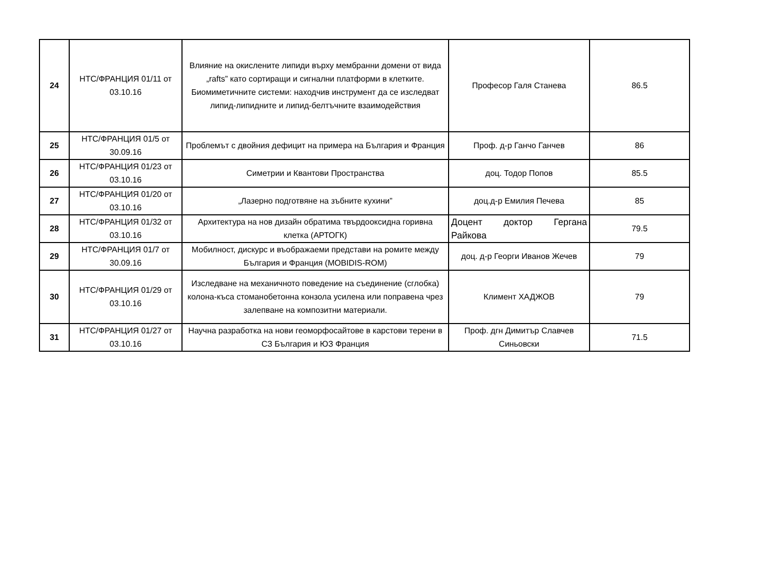| 24 | НТС/ФРАНЦИЯ 01/11 от 03.10.16 | Влияние на окислените липиди върху мембранни домени от вида „rafts” като сортиращи и сигнални платформи в клетките. Биомиметичните системи: находчив инструмент да се изследват липид-липидните и липид-белтъчните взаимодействия | Професор Галя Станева | 86.5 |
| 25 | НТС/ФРАНЦИЯ 01/5 от 30.09.16 | Проблемът с двойния дефицит на примера на България и Франция | Проф. д-р Ганчо Ганчев | 86 |
| 26 | НТС/ФРАНЦИЯ 01/23 от 03.10.16 | Симетрии и Квантови Пространства | доц. Тодор Попов | 85.5 |
| 27 | НТС/ФРАНЦИЯ 01/20 от 03.10.16 | „Лазерно подготвяне на зъбните кухини” | доц.д-р Емилия Печева | 85 |
| 28 | НТС/ФРАНЦИЯ 01/32 от 03.10.16 | Архитектура на нов дизайн обратима твърдооксидна горивна клетка (АРТОГК) | Доцент доктор Гергана Райкова | 79.5 |
| 29 | НТС/ФРАНЦИЯ 01/7 от 30.09.16 | Мобилност, дискурс и въображаеми представи на ромите между България и Франция (MOBIDIS-ROM) | доц. д-р Георги Иванов Жечев | 79 |
| 30 | НТС/ФРАНЦИЯ 01/29 от 03.10.16 | Изследване на механичното поведение на съединение (сглобка) колона-къса стоманобетонна конзола усилена или поправена чрез залепване на композитни материали. | Климент ХАДЖОВ | 79 |
| 31 | НТС/ФРАНЦИЯ 01/27 от 03.10.16 | Научна разработка на нови геоморфосайтове в карстови терени в СЗ България и ЮЗ Франция | Проф. дгн Димитър Славчев Синьовски | 71.5 |